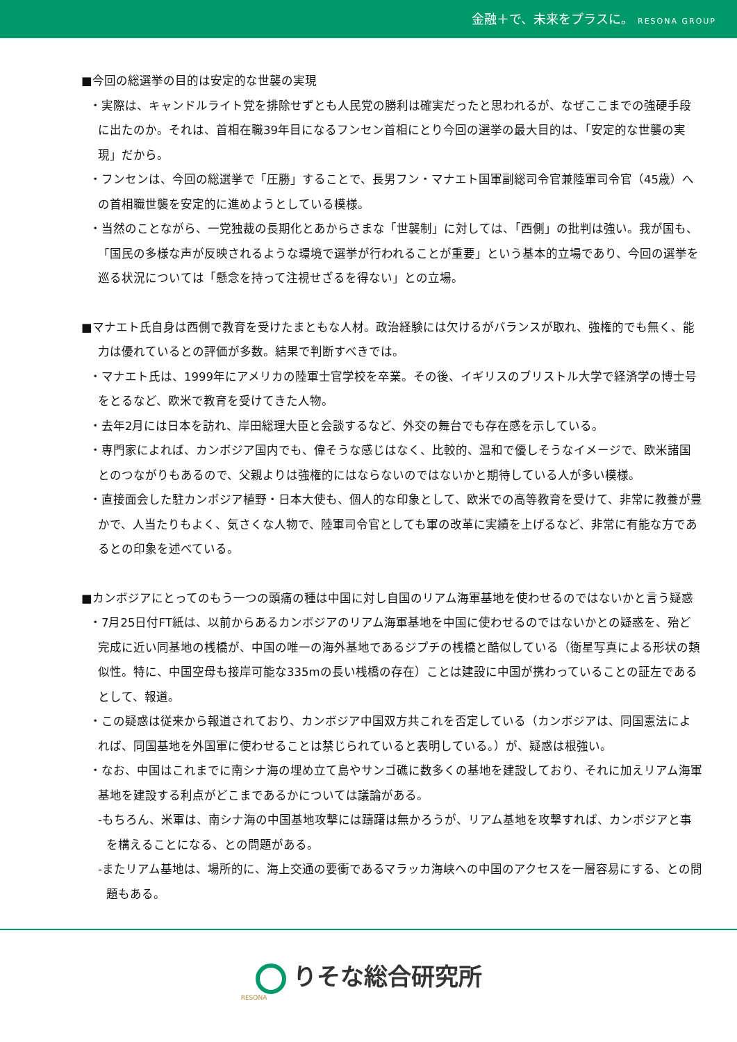金融＋で、未来をプラスに。 RESONA GROUP
■今回の総選挙の目的は安定的な世襲の実現
・実際は、キャンドルライト党を排除せずとも人民党の勝利は確実だったと思われるが、なぜここまでの強硬手段に出たのか。それは、首相在職39年目になるフンセン首相にとり今回の選挙の最大目的は、「安定的な世襲の実現」だから。
・フンセンは、今回の総選挙で「圧勝」することで、長男フン・マナエト国軍副総司令官兼陸軍司令官（45歳）への首相職世襲を安定的に進めようとしている模様。
・当然のことながら、一党独裁の長期化とあからさまな「世襲制」に対しては、「西側」の批判は強い。我が国も、「国民の多様な声が反映されるような環境で選挙が行われることが重要」という基本的立場であり、今回の選挙を巡る状況については「懸念を持って注視せざるを得ない」との立場。
■マナエト氏自身は西側で教育を受けたまともな人材。政治経験には欠けるがバランスが取れ、強権的でも無く、能力は優れているとの評価が多数。結果で判断すべきでは。
・マナエト氏は、1999年にアメリカの陸軍士官学校を卒業。その後、イギリスのブリストル大学で経済学の博士号をとるなど、欧米で教育を受けてきた人物。
・去年2月には日本を訪れ、岸田総理大臣と会談するなど、外交の舞台でも存在感を示している。
・専門家によれば、カンボジア国内でも、偉そうな感じはなく、比較的、温和で優しそうなイメージで、欧米諸国とのつながりもあるので、父親よりは強権的にはならないのではないかと期待している人が多い模様。
・直接面会した駐カンボジア植野・日本大使も、個人的な印象として、欧米での高等教育を受けて、非常に教養が豊かで、人当たりもよく、気さくな人物で、陸軍司令官としても軍の改革に実績を上げるなど、非常に有能な方であるとの印象を述べている。
■カンボジアにとってのもう一つの頭痛の種は中国に対し自国のリアム海軍基地を使わせるのではないかと言う疑惑
・7月25日付FT紙は、以前からあるカンボジアのリアム海軍基地を中国に使わせるのではないかとの疑惑を、殆ど完成に近い同基地の桟橋が、中国の唯一の海外基地であるジプチの桟橋と酷似している（衛星写真による形状の類似性。特に、中国空母も接岸可能な335mの長い桟橋の存在）ことは建設に中国が携わっていることの証左であるとして、報道。
・この疑惑は従来から報道されており、カンボジア中国双方共これを否定している（カンボジアは、同国憲法によれば、同国基地を外国軍に使わせることは禁じられていると表明している。）が、疑惑は根強い。
・なお、中国はこれまでに南シナ海の埋め立て島やサンゴ礁に数多くの基地を建設しており、それに加えリアム海軍基地を建設する利点がどこまであるかについては議論がある。
-もちろん、米軍は、南シナ海の中国基地攻撃には躊躇は無かろうが、リアム基地を攻撃すれば、カンボジアと事を構えることになる、との問題がある。
-またリアム基地は、場所的に、海上交通の要衝であるマラッカ海峡への中国のアクセスを一層容易にする、との問題もある。
りそな総合研究所
RESONA